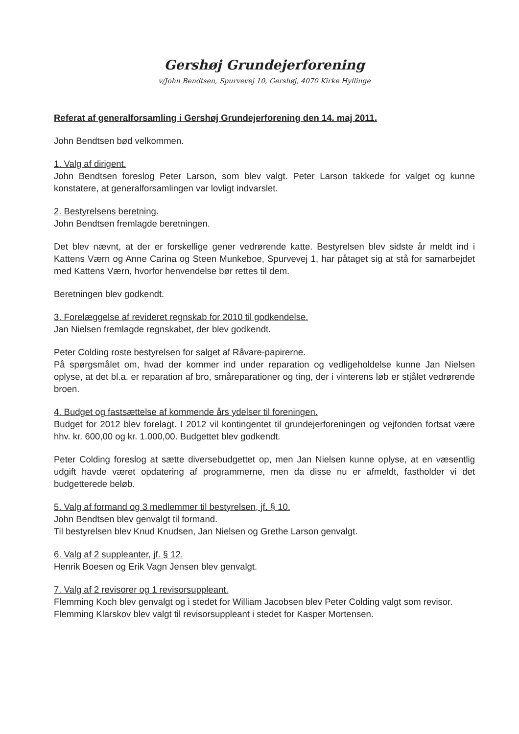Gershøj Grundejerforening
v/John Bendtsen, Spurvevej 10, Gershøj, 4070 Kirke Hyllinge
Referat af generalforsamling i Gershøj Grundejerforening den 14. maj 2011.
John Bendtsen bød velkommen.
1. Valg af dirigent.
John Bendtsen foreslog Peter Larson, som blev valgt. Peter Larson takkede for valget og kunne konstatere, at generalforsamlingen var lovligt indvarslet.
2. Bestyrelsens beretning.
John Bendtsen fremlagde beretningen.
Det blev nævnt, at der er forskellige gener vedrørende katte. Bestyrelsen blev sidste år meldt ind i Kattens Værn og Anne Carina og Steen Munkeboe, Spurvevej 1, har påtaget sig at stå for samarbejdet med Kattens Værn, hvorfor henvendelse bør rettes til dem.
Beretningen blev godkendt.
3. Forelæggelse af revideret regnskab for 2010 til godkendelse.
Jan Nielsen fremlagde regnskabet, der blev godkendt.
Peter Colding roste bestyrelsen for salget af Råvare-papirerne.
På spørgsmålet om, hvad der kommer ind under reparation og vedligeholdelse kunne Jan Nielsen oplyse, at det bl.a. er reparation af bro, småreparationer og ting, der i vinterens løb er stjålet vedrørende broen.
4. Budget og fastsættelse af kommende års ydelser til foreningen.
Budget for 2012 blev forelagt. I 2012 vil kontingentet til grundejerforeningen og vejfonden fortsat være hhv. kr. 600,00 og kr. 1.000,00. Budgettet blev godkendt.
Peter Colding foreslog at sætte diversebudgettet op, men Jan Nielsen kunne oplyse, at en væsentlig udgift havde været opdatering af programmerne, men da disse nu er afmeldt, fastholder vi det budgetterede beløb.
5. Valg af formand og 3 medlemmer til bestyrelsen, jf. § 10.
John Bendtsen blev genvalgt til formand.
Til bestyrelsen blev Knud Knudsen, Jan Nielsen og Grethe Larson genvalgt.
6. Valg af 2 suppleanter, jf. § 12.
Henrik Boesen og Erik Vagn Jensen blev genvalgt.
7. Valg af 2 revisorer og 1 revisorsuppleant.
Flemming Koch blev genvalgt og i stedet for William Jacobsen blev Peter Colding valgt som revisor. Flemming Klarskov blev valgt til revisorsuppleant i stedet for Kasper Mortensen.